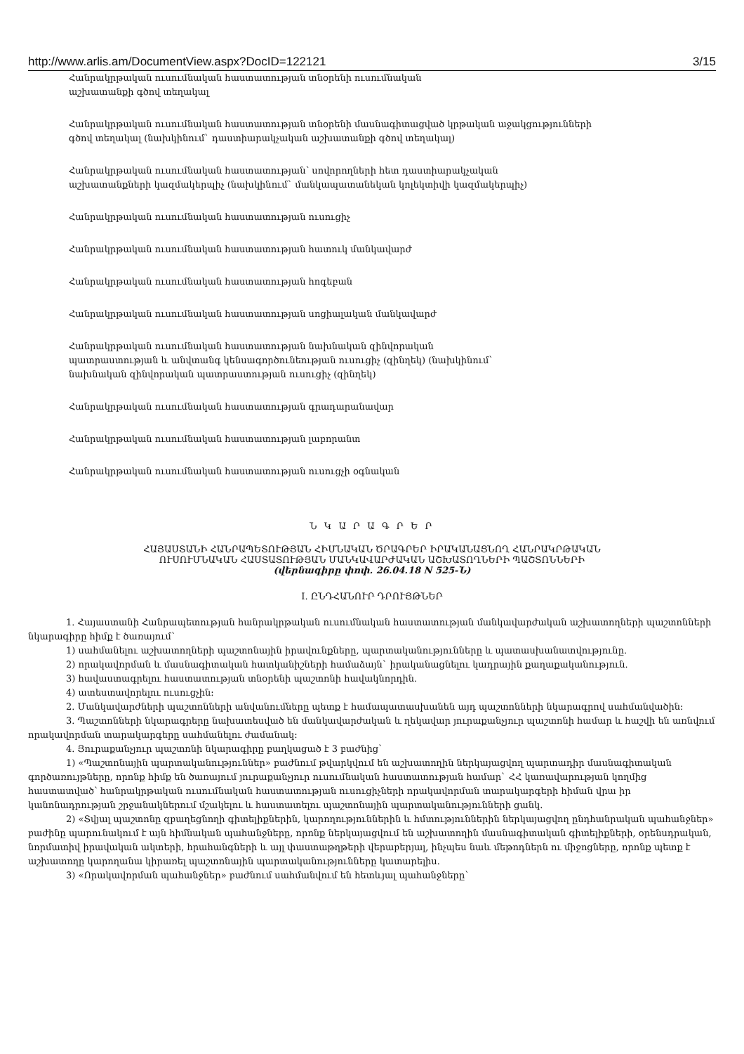http://www.arlis.am/DocumentView.aspx?DocID=122121 3/15
Հանրակրթական ուսումնական հաստատության տնօրենի ուսումնական
աշխատանքի գծով տեղակալ
Հանրակրթական ուսումնական հաստատության տնօրենի մասնագիտացված կրթական աջակցությունների
գծով տեղակալ (նախկինում` դաստիարակչական աշխատանքի գծով տեղակալ)
Հանրակրթական ուսումնական հաստատության՝ սովորողների հետ դաստիարակչական
աշխատանքների կազմակերպիչ (նախկինում` մանկապատանեկան կոլեկտիվի կազմակերպիչ)
Հանրակրթական ուսումնական հաստատության ուսուցիչ
Հանրակրթական ուսումնական հաստատության հատուկ մանկավարժ
Հանրակրթական ուսումնական հաստատության հոգեբան
Հանրակրթական ուսումնական հաստատության սոցիալական մանկավարժ
Հանրակրթական ուսումնական հաստատության նախնական զինվորական
պատրաստության և անվտանգ կենսագործունեության ուսուցիչ (զինղեկ) (նախկինում`
նախնական զինվորական պատրաստության ուսուցիչ (զինղեկ)
Հանրակրթական ուսումնական հաստատության գրադարանավար
Հանրակրթական ուսումնական հաստատության լաբորանտ
Հանրակրթական ուսումնական հաստատության ուսուցչի օգնական
Ն Կ Ա Ր Ա Գ Ր Ե Ր
ՀԱՅԱՍՏԱՆԻ ՀԱՆՐԱՊԵՏՈՒԹՅԱՆ ՀԻՄՆԱԿԱՆ ԾՐԱԳՐԵՐ ԻՐԱԿԱՆԱՑՆՈՂ ՀԱՆՐԱԿՐԹԱԿԱՆ
ՈՒՍՈՒՄՆԱԿԱՆ ՀԱՍՏԱՏՈՒԹՅԱՆ ՄԱՆԿԱՎԱՐԺԱԿԱՆ ԱՇԽԱՏՈՂՆԵՐԻ ՊԱՇՏՈՆՆԵՐԻ
(վերնագիրը փոփ. 26.04.18 N 525-Ն)
I. ԸՆԴՀԱՆՈՒՐ ԴՐՈՒՅԹՆԵՐ
1. Հայաստանի Հանրապետության հանրակրթական ուսումնական հաստատության մանկավարժական աշխատողների պաշտոնների նկարագիրը հիմք է ծառայում`
1) սահմանելու աշխատողների պաշտոնային իրավունքները, պարտականությունները և պատասխանատվությունը.
2) որակավորման և մասնագիտական հատկանիշների համաձայն` իրականացնելու կադրային քաղաքականություն.
3) հավաստագրելու հաստատության տնօրենի պաշտոնի հավակնորդին.
4) ատեստավորելու ուսուցչին:
2. Մանկավարժների պաշտոնների անվանումները պետք է համապատասխանեն այդ պաշտոնների նկարագրով սահմանվածին:
3. Պաշտոնների նկարագրերը նախատեսված են մանկավարժական և ղեկավար յուրաքանչյուր պաշտոնի համար և հաշվի են առնվում որակավորման տարակարգերը սահմանելու ժամանակ:
4. Յուրաքանչյուր պաշտոնի նկարագիրը բաղկացած է 3 բաժնից`
1) «Պաշտոնային պարտականություններ» բաժնում թվարկվում են աշխատողին ներկայացվող պարտադիր մասնագիտական գործառույթները, որոնք հիմք են ծառայում յուրաքանչյուր ուսումնական հաստատության համար` ՀՀ կառավարության կողմից հաստատված՝ հանրակրթական ուսումնական հաստատության ուսուցիչների որակավորման տարակարգերի հիման վրա իր կանոնադրության շրջանակներում մշակելու և հաստատելու պաշտոնային պարտականությունների ցանկ.
2) «Տվյալ պաշտոնը զբաղեցնողի գիտելիքներին, կարողություններին և հմտություններին ներկայացվող ընդհանրական պահանջներ» բաժինը պարունակում է այն հիմնական պահանջները, որոնք ներկայացվում են աշխատողին մասնագիտական գիտելիքների, օրենսդրական, նորմատիվ իրավական ակտերի, հրահանգների և այլ փաստաթղթերի վերաբերյալ, ինչպես նաև մեթոդներն ու միջոցները, որոնք պետք է աշխատողը կարողանա կիրառել պաշտոնային պարտականությունները կատարելիս.
3) «Որակավորման պահանջներ» բաժնում սահմանվում են հետևյալ պահանջները`